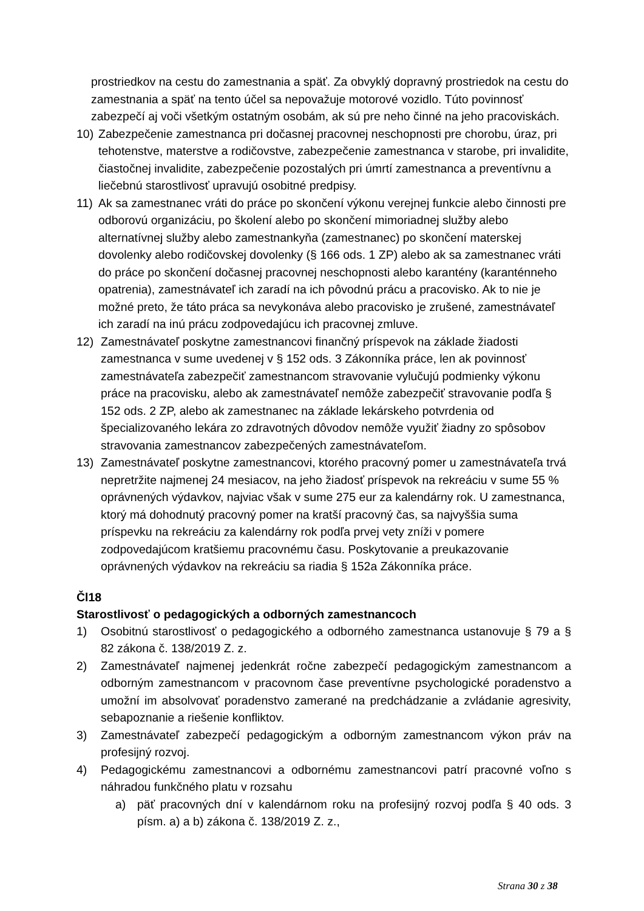prostriedkov na cestu do zamestnania a späť. Za obvyklý dopravný prostriedok na cestu do zamestnania a späť na tento účel sa nepovažuje motorové vozidlo. Túto povinnosť zabezpečí aj voči všetkým ostatným osobám, ak sú pre neho činné na jeho pracoviskách.
10) Zabezpečenie zamestnanca pri dočasnej pracovnej neschopnosti pre chorobu, úraz, pri tehotenstve, materstve a rodičovstve, zabezpečenie zamestnanca v starobe, pri invalidite, čiastočnej invalidite, zabezpečenie pozostalých pri úmrtí zamestnanca a preventívnu a liečebnú starostlivosť upravujú osobitné predpisy.
11) Ak sa zamestnanec vráti do práce po skončení výkonu verejnej funkcie alebo činnosti pre odborovú organizáciu, po školení alebo po skončení mimoriadnej služby alebo alternatívnej služby alebo zamestnankyňa (zamestnanec) po skončení materskej dovolenky alebo rodičovskej dovolenky (§ 166 ods. 1 ZP) alebo ak sa zamestnanec vráti do práce po skončení dočasnej pracovnej neschopnosti alebo karantény (karanténneho opatrenia), zamestnávateľ ich zaradí na ich pôvodnú prácu a pracovisko. Ak to nie je možné preto, že táto práca sa nevykonáva alebo pracovisko je zrušené, zamestnávateľ ich zaradí na inú prácu zodpovedajúcu ich pracovnej zmluve.
12) Zamestnávateľ poskytne zamestnancovi finančný príspevok na základe žiadosti zamestnanca v sume uvedenej v § 152 ods. 3 Zákonníka práce, len ak povinnosť zamestnávateľa zabezpečiť zamestnancom stravovanie vylučujú podmienky výkonu práce na pracovisku, alebo ak zamestnávateľ nemôže zabezpečiť stravovanie podľa § 152 ods. 2 ZP, alebo ak zamestnanec na základe lekárskeho potvrdenia od špecializovaného lekára zo zdravotných dôvodov nemôže využiť žiadny zo spôsobov stravovania zamestnancov zabezpečených zamestnávateľom.
13) Zamestnávateľ poskytne zamestnancovi, ktorého pracovný pomer u zamestnávateľa trvá nepretržite najmenej 24 mesiacov, na jeho žiadosť príspevok na rekreáciu v sume 55 % oprávnených výdavkov, najviac však v sume 275 eur za kalendárny rok. U zamestnanca, ktorý má dohodnutý pracovný pomer na kratší pracovný čas, sa najvyššia suma príspevku na rekreáciu za kalendárny rok podľa prvej vety zníži v pomere zodpovedajúcom kratšiemu pracovnému času. Poskytovanie a preukazovanie oprávnených výdavkov na rekreáciu sa riadia § 152a Zákonníka práce.
Čl18
Starostlivosť o pedagogických a odborných zamestnancoch
1) Osobitnú starostlivosť o pedagogického a odborného zamestnanca ustanovuje § 79 a § 82 zákona č. 138/2019 Z. z.
2) Zamestnávateľ najmenej jedenkrát ročne zabezpečí pedagogickým zamestnancom a odborným zamestnancom v pracovnom čase preventívne psychologické poradenstvo a umožní im absolvovať poradenstvo zamerané na predchádzanie a zvládanie agresivity, sebapoznanie a riešenie konfliktov.
3) Zamestnávateľ zabezpečí pedagogickým a odborným zamestnancom výkon práv na profesijný rozvoj.
4) Pedagogickému zamestnancovi a odbornému zamestnancovi patrí pracovné voľno s náhradou funkčného platu v rozsahu
a) päť pracovných dní v kalendárnom roku na profesijný rozvoj podľa § 40 ods. 3 písm. a) a b) zákona č. 138/2019 Z. z.,
Strana 30 z 38